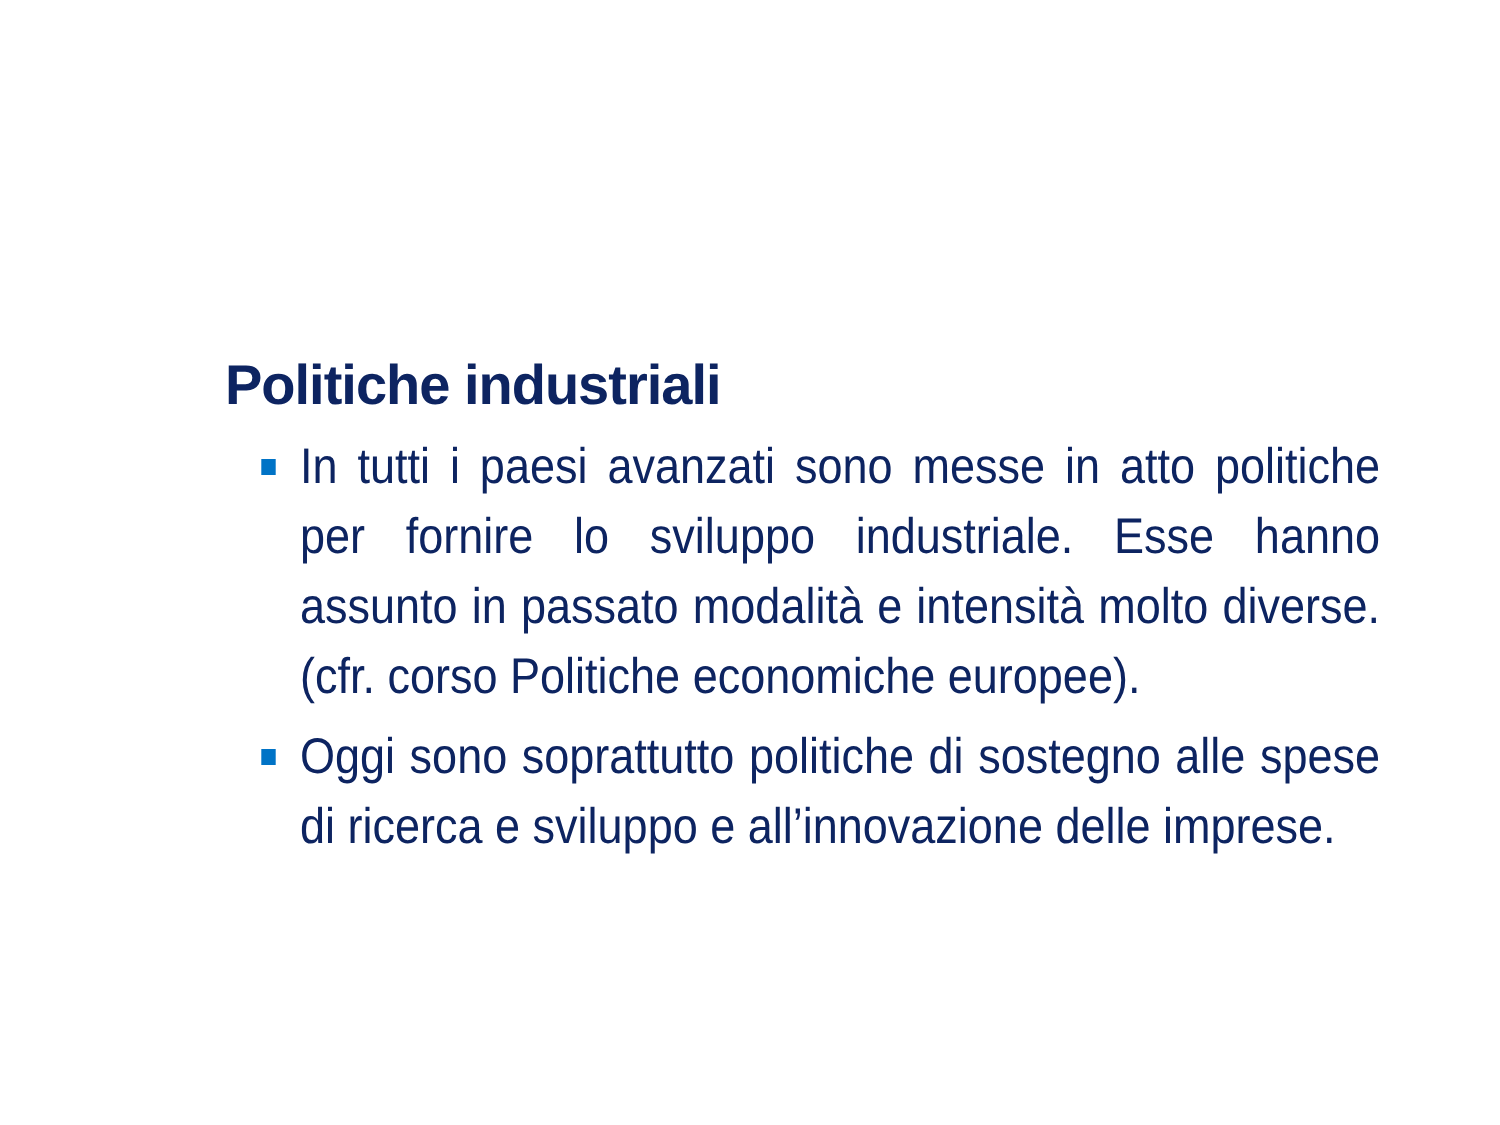Politiche industriali
In tutti i paesi avanzati sono messe in atto politiche per fornire lo sviluppo industriale. Esse hanno assunto in passato modalità e intensità molto diverse. (cfr. corso Politiche economiche europee).
Oggi sono soprattutto politiche di sostegno alle spese di ricerca e sviluppo e all’innovazione delle imprese.